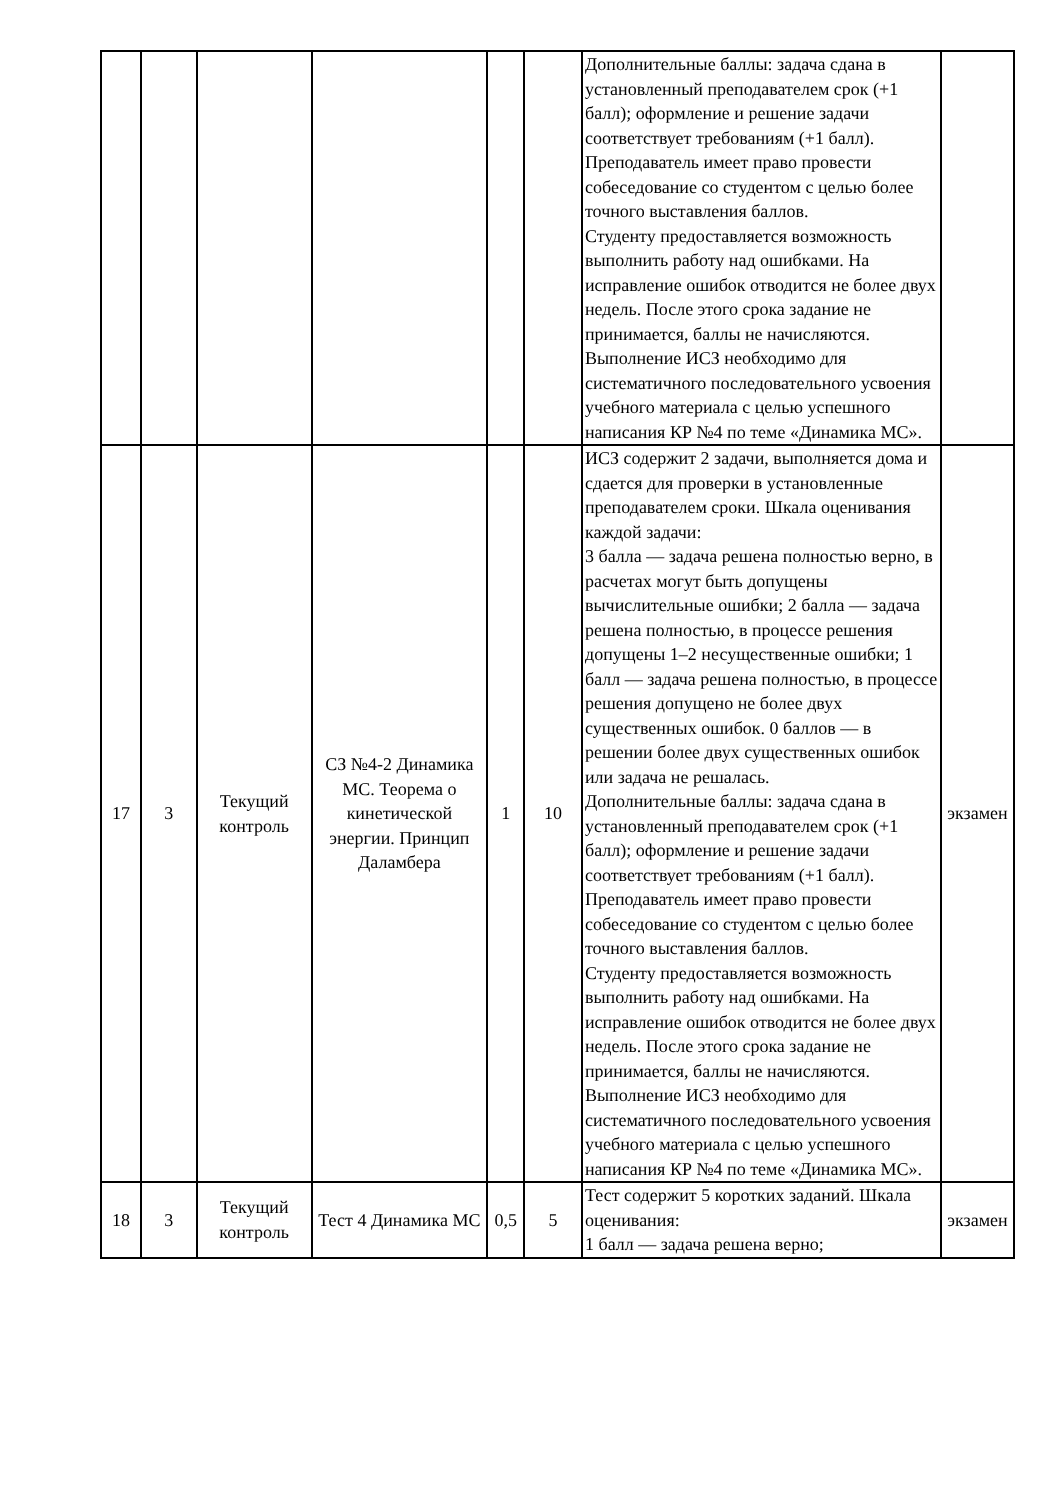| | | | | | | Дополнительные баллы: задача сдана в установленный преподавателем срок (+1 балл); оформление и решение задачи соответствует требованиям (+1 балл). Преподаватель имеет право провести собеседование со студентом с целью более точного выставления баллов. Студенту предоставляется возможность выполнить работу над ошибками. На исправление ошибок отводится не более двух недель. После этого срока задание не принимается, баллы не начисляются. Выполнение ИСЗ необходимо для систематичного последовательного усвоения учебного материала с целью успешного написания КР №4 по теме «Динамика МС». | |
| 17 | 3 | Текущий контроль | СЗ №4-2 Динамика МС. Теорема о кинетической энергии. Принцип Даламбера | 1 | 10 | ИСЗ содержит 2 задачи, выполняется дома и сдается для проверки в установленные преподавателем сроки. Шкала оценивания каждой задачи: 3 балла — задача решена полностью верно, в расчетах могут быть допущены вычислительные ошибки; 2 балла — задача решена полностью, в процессе решения допущены 1–2 несущественные ошибки; 1 балл — задача решена полностью, в процессе решения допущено не более двух существенных ошибок. 0 баллов — в решении более двух существенных ошибок или задача не решалась. Дополнительные баллы: задача сдана в установленный преподавателем срок (+1 балл); оформление и решение задачи соответствует требованиям (+1 балл). Преподаватель имеет право провести собеседование со студентом с целью более точного выставления баллов. Студенту предоставляется возможность выполнить работу над ошибками. На исправление ошибок отводится не более двух недель. После этого срока задание не принимается, баллы не начисляются. Выполнение ИСЗ необходимо для систематичного последовательного усвоения учебного материала с целью успешного написания КР №4 по теме «Динамика МС». | экзамен |
| 18 | 3 | Текущий контроль | Тест 4 Динамика МС | 0,5 | 5 | Тест содержит 5 коротких заданий. Шкала оценивания: 1 балл — задача решена верно; | экзамен |